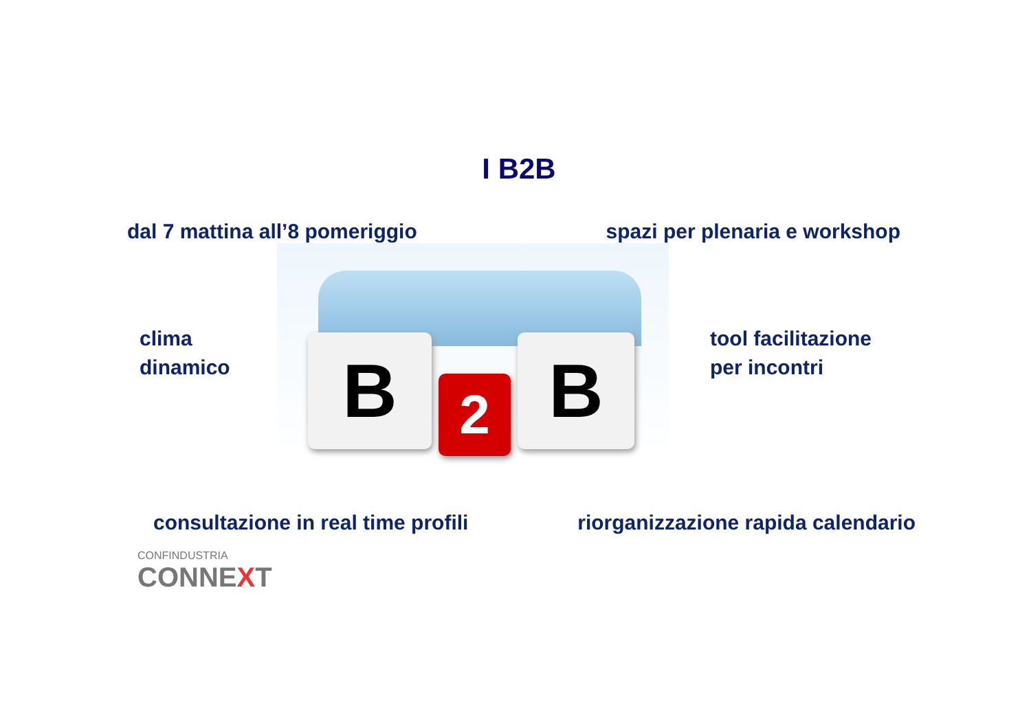I B2B
dal 7 mattina all’8 pomeriggio spazi per plenaria e workshop
clima
dinamico
B 2 B
tool facilitazione
per incontri
consultazione in real time profili riorganizzazione rapida calendario
CONFINDUSTRIA
CONNEXT